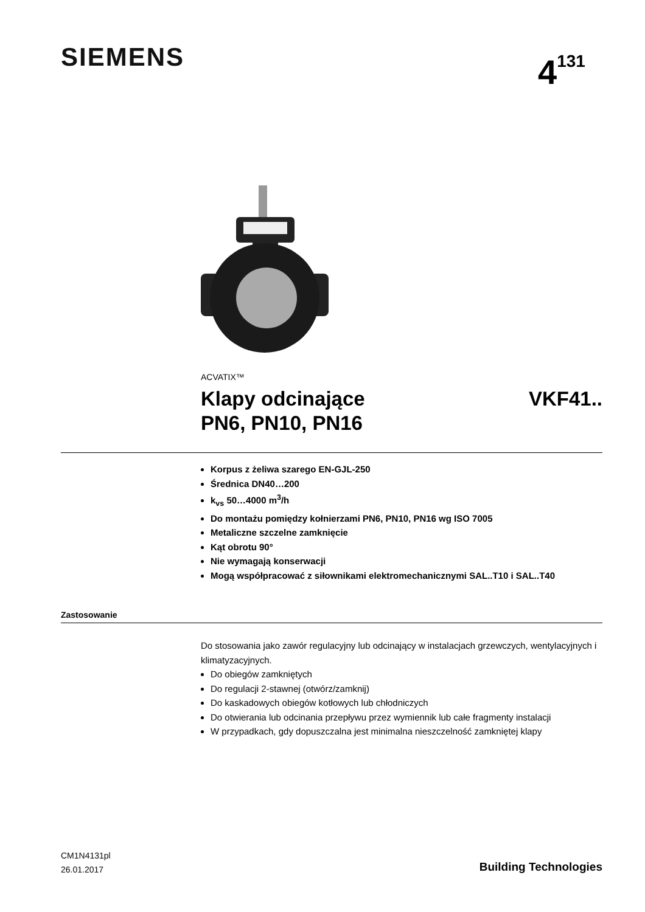SIEMENS 4<sup>131</sup>
ACVATIX™
Klapy odcinające
PN6, PN10, PN16 VKF41..
Korpus z żeliwa szarego EN-GJL-250
Średnica DN40…200
k<sub>vs</sub> 50…4000 m<sup>3</sup>/h
Do montażu pomiędzy kołnierzami PN6, PN10, PN16 wg ISO 7005
Metaliczne szczelne zamknięcie
Kąt obrotu 90°
Nie wymagają konserwacji
Mogą współpracować z siłownikami elektromechanicznymi SAL..T10 i SAL..T40
Zastosowanie
Do stosowania jako zawór regulacyjny lub odcinający w instalacjach grzewczych, wentylacyjnych i klimatyzacyjnych.
Do obiegów zamkniętych
Do regulacji 2-stawnej (otwórz/zamknij)
Do kaskadowych obiegów kotłowych lub chłodniczych
Do otwierania lub odcinania przepływu przez wymiennik lub całe fragmenty instalacji
W przypadkach, gdy dopuszczalna jest minimalna nieszczelność zamkniętej klapy
CM1N4131pl
26.01.2017
Building Technologies